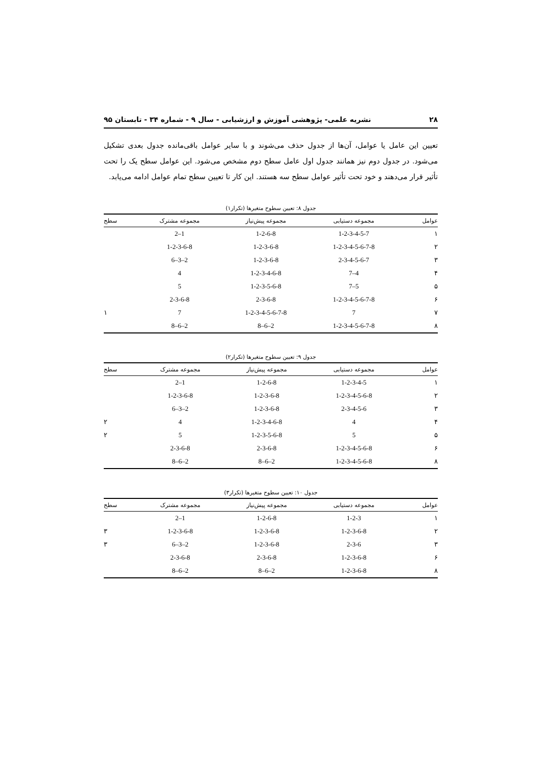۲۸ نشریه علمی- پژوهشی آموزش و ارزشیابی - سال ۹ - شماره ۳۴ - تابستان ۹۵
تعیین این عامل یا عوامل، آن‌ها از جدول حذف می‌شوند و با سایر عوامل باقی‌مانده جدول بعدی تشکیل می‌شود. در جدول دوم نیز همانند جدول اول عامل سطح دوم مشخص می‌شود. این عوامل سطح یک را تحت تأثیر قرار می‌دهند و خود تحت تأثیر عوامل سطح سه هستند. این کار تا تعیین سطح تمام عوامل ادامه می‌یابد.
جدول ۸: تعیین سطوح متغیرها (تکرار۱)
| عوامل | مجموعه دستیابی | مجموعه پیش‌نیاز | مجموعه مشترک | سطح |
| --- | --- | --- | --- | --- |
| ۱ | 1-2-3-4-5-7 | 1-2-6-8 | 1–2 | |
| ۲ | 1-2-3-4-5-6-7-8 | 1-2-3-6-8 | 1-2-3-6-8 | |
| ۳ | 2-3-4-5-6-7 | 1-2-3-6-8 | 2–3–6 | |
| ۴ | 4–7 | 1-2-3-4-6-8 | 4 | |
| ۵ | 5–7 | 1-2-3-5-6-8 | 5 | |
| ۶ | 1-2-3-4-5-6-7-8 | 2-3-6-8 | 2-3-6-8 | |
| ۷ | 7 | 1-2-3-4-5-6-7-8 | 7 | ۱ |
| ۸ | 1-2-3-4-5-6-7-8 | 2–6–8 | 2–6–8 | |
جدول ۹: تعیین سطوح متغیرها (تکرار۲)
| عوامل | مجموعه دستیابی | مجموعه پیش‌نیاز | مجموعه مشترک | سطح |
| --- | --- | --- | --- | --- |
| ۱ | 1-2-3-4-5 | 1-2-6-8 | 1–2 | |
| ۲ | 1-2-3-4-5-6-8 | 1-2-3-6-8 | 1-2-3-6-8 | |
| ۳ | 2-3-4-5-6 | 1-2-3-6-8 | 2–3–6 | |
| ۴ | 4 | 1-2-3-4-6-8 | 4 | ۲ |
| ۵ | 5 | 1-2-3-5-6-8 | 5 | ۲ |
| ۶ | 1-2-3-4-5-6-8 | 2-3-6-8 | 2-3-6-8 | |
| ۸ | 1-2-3-4-5-6-8 | 2–6–8 | 2–6–8 | |
جدول ۱۰: تعیین سطوح متغیرها (تکرار۳)
| عوامل | مجموعه دستیابی | مجموعه پیش‌نیاز | مجموعه مشترک | سطح |
| --- | --- | --- | --- | --- |
| ۱ | 1-2-3 | 1-2-6-8 | 1–2 | |
| ۲ | 1-2-3-6-8 | 1-2-3-6-8 | 1-2-3-6-8 | ۳ |
| ۳ | 2-3-6 | 1-2-3-6-8 | 2–3–6 | ۳ |
| ۶ | 1-2-3-6-8 | 2-3-6-8 | 2-3-6-8 | |
| ۸ | 1-2-3-6-8 | 2–6–8 | 2–6–8 | |